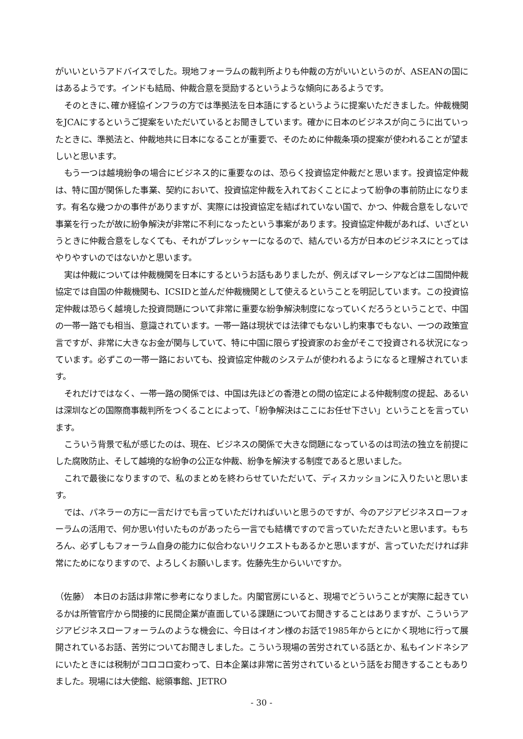がいいというアドバイスでした。現地フォーラムの裁判所よりも仲裁の方がいいというのが、ASEANの国にはあるようです。インドも結局、仲裁合意を奨励するというような傾向にあるようです。
そのときに､確か経協インフラの方では準拠法を日本語にするというように提案いただきました。仲裁機関をJCAにするというご提案をいただいているとお聞きしています。確かに日本のビジネスが向こうに出ていったときに、準拠法と、仲裁地共に日本になることが重要で、そのために仲裁条項の提案が使われることが望ましいと思います。
もう一つは越境紛争の場合にビジネス的に重要なのは、恐らく投資協定仲裁だと思います。投資協定仲裁は、特に国が関係した事業、契約において、投資協定仲裁を入れておくことによって紛争の事前防止になります。有名な幾つかの事件がありますが、実際には投資協定を結ばれていない国で、かつ、仲裁合意をしないで事業を行ったが故に紛争解決が非常に不利になったという事案があります。投資協定仲裁があれば、いざというときに仲裁合意をしなくても、それがプレッシャーになるので、結んでいる方が日本のビジネスにとってはやりやすいのではないかと思います。
実は仲裁については仲裁機関を日本にするというお話もありましたが、例えばマレーシアなどは二国間仲裁協定では自国の仲裁機関も、ICSIDと並んだ仲裁機関として使えるということを明記しています。この投資協定仲裁は恐らく越境した投資問題について非常に重要な紛争解決制度になっていくだろうということで、中国の一帯一路でも相当、意識されています。一帯一路は現状では法律でもないし約束事でもない、一つの政策宣言ですが、非常に大きなお金が関与していて、特に中国に限らず投資家のお金がそこで投資される状況になっています。必ずこの一帯一路においても、投資協定仲裁のシステムが使われるようになると理解されています。
それだけではなく、一帯一路の関係では、中国は先ほどの香港との間の協定による仲裁制度の提起、あるいは深圳などの国際商事裁判所をつくることによって、「紛争解決はここにお任せ下さい」ということを言っています。
こういう背景で私が感じたのは、現在、ビジネスの関係で大きな問題になっているのは司法の独立を前提にした腐敗防止、そして越境的な紛争の公正な仲裁、紛争を解決する制度であると思いました。
これで最後になりますので、私のまとめを終わらせていただいて、ディスカッションに入りたいと思います。
では、パネラーの方に一言だけでも言っていただければいいと思うのですが、今のアジアビジネスローフォーラムの活用で、何か思い付いたものがあったら一言でも結構ですので言っていただきたいと思います。もちろん、必ずしもフォーラム自身の能力に似合わないリクエストもあるかと思いますが、言っていただければ非常にためになりますので、よろしくお願いします。佐藤先生からいいですか。
（佐藤）　本日のお話は非常に参考になりました。内閣官房にいると、現場でどういうことが実際に起きているかは所管官庁から間接的に民間企業が直面している課題についてお聞きすることはありますが、こういうアジアビジネスローフォーラムのような機会に、今日はイオン様のお話で1985年からとにかく現地に行って展開されているお話、苦労についてお聞きしました。こういう現場の苦労されている話とか、私もインドネシアにいたときには税制がコロコロ変わって、日本企業は非常に苦労されているという話をお聞きすることもありました。現場には大使館、総領事館、JETRO
- 30 -